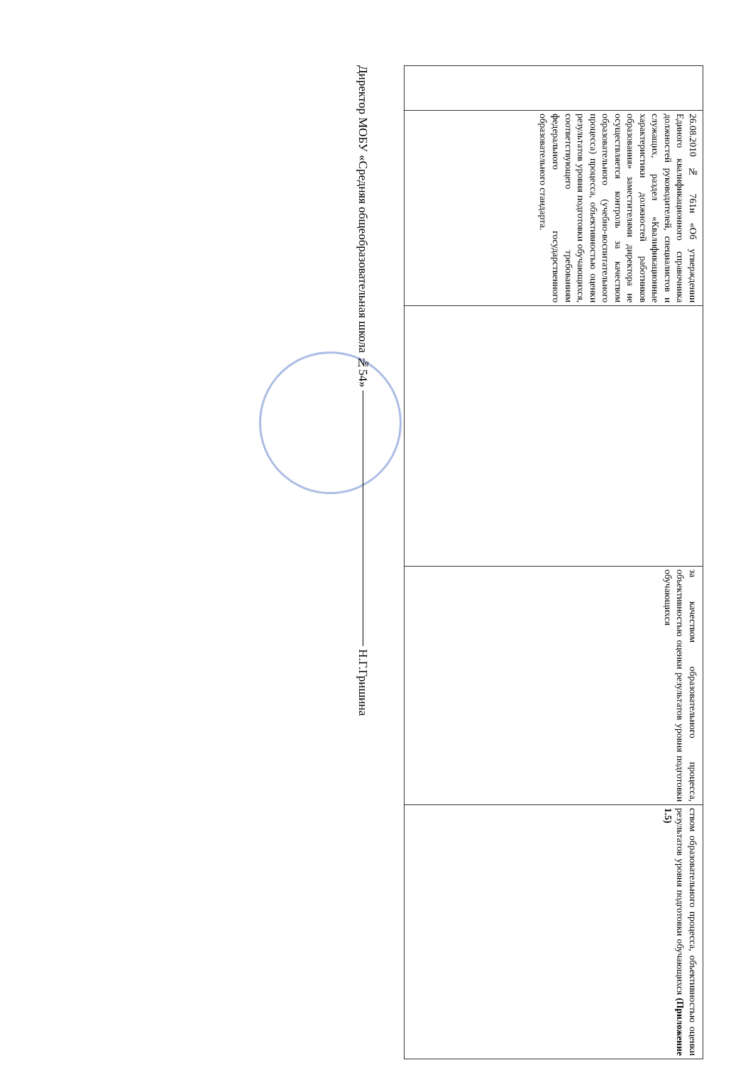| | 26.08.2010 № 761н «Об утверждении Единого квалификационного справочника должностей руководителей, специалистов и служащих, раздел «Квалификационные характеристики должностей работников образования» заместителями директора не осуществляется контроль за качеством образовательного (учебно-воспитательного процесса) процесса, объективностью оценки результатов уровня подготовки обучающихся, соответствующего требованиям федерального государственного образовательного стандарта. | | за качеством образовательного процесса, объективностью оценки результатов уровня подготовки обучающихся | ством образовательного процесса, объективностью оценки результатов уровня подготовки обучающихся (Приложение 1.5) |
Директор МОБУ «Средняя общеобразовательная школа №54» Н.Г.Гришина